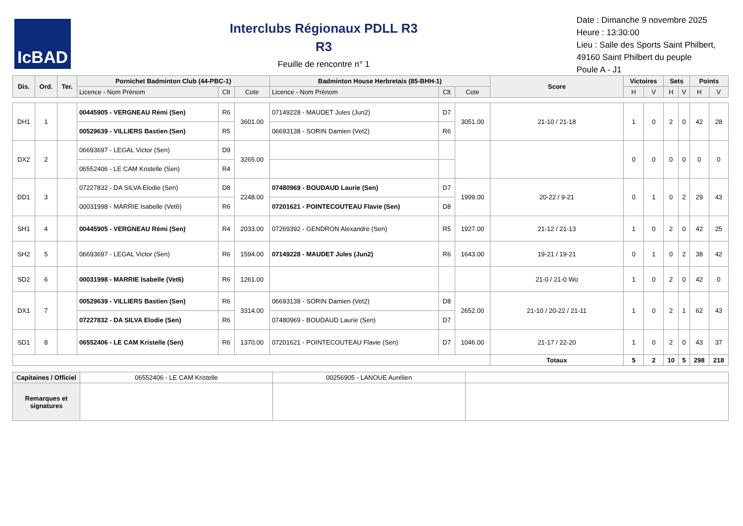IcBAD
Interclubs Régionaux PDLL R3
R3
Feuille de rencontre n° 1
Date : Dimanche 9 novembre 2025
Heure : 13:30:00
Lieu : Salle des Sports Saint Philbert, 49160 Saint Philbert du peuple
Poule A - J1
| Dis. | Ord. | Ter. | Pornichet Badminton Club (44-PBC-1) | | | Badminton House Herbretais (85-BHH-1) | | | Score | Victoires | | Sets | | Points | |
| --- | --- | --- | --- | --- | --- | --- | --- | --- | --- | --- | --- | --- | --- | --- | --- |
| | | | Licence - Nom Prénom | Clt | Cote | Licence - Nom Prénom | Clt | Cote | | H | V | H | V | H | V |
| DH1 | 1 | | 00445905 - VERGNEAU Rémi (Sen) | R6 | 3601.00 | 07149228 - MAUDET Jules (Jun2) | D7 | 3051.00 | 21-10 / 21-18 | 1 | 0 | 2 | 0 | 42 | 28 |
| | | | 00529639 - VILLIERS Bastien (Sen) | R5 | | 06693138 - SORIN Damien (Vet2) | R6 | | | | | | | | |
| DX2 | 2 | | 06693697 - LEGAL Victor (Sen) | D9 | 3265.00 | | | | | 0 | 0 | 0 | 0 | 0 | 0 |
| | | | 06552406 - LE CAM Kristelle (Sen) | R4 | | | | | | | | | | | |
| DD1 | 3 | | 07227832 - DA SILVA Elodie (Sen) | D8 | 2248.00 | 07480969 - BOUDAUD Laurie (Sen) | D7 | 1999.00 | 20-22 / 9-21 | 0 | 1 | 0 | 2 | 29 | 43 |
| | | | 00031998 - MARRIE Isabelle (Vet6) | R6 | | 07201621 - POINTECOUTEAU Flavie (Sen) | D8 | | | | | | | | |
| SH1 | 4 | | 00445905 - VERGNEAU Rémi (Sen) | R4 | 2033.00 | 07269392 - GENDRON Alexandre (Sen) | R5 | 1927.00 | 21-12 / 21-13 | 1 | 0 | 2 | 0 | 42 | 25 |
| SH2 | 5 | | 06693697 - LEGAL Victor (Sen) | R6 | 1594.00 | 07149228 - MAUDET Jules (Jun2) | R6 | 1643.00 | 19-21 / 19-21 | 0 | 1 | 0 | 2 | 38 | 42 |
| SD2 | 6 | | 00031998 - MARRIE Isabelle (Vet6) | R6 | 1261.00 | | | | 21-0 / 21-0 Wo | 1 | 0 | 2 | 0 | 42 | 0 |
| DX1 | 7 | | 00529639 - VILLIERS Bastien (Sen) | R6 | 3314.00 | 06693138 - SORIN Damien (Vet2) | D8 | 2652.00 | 21-10 / 20-22 / 21-11 | 1 | 0 | 2 | 1 | 62 | 43 |
| | | | 07227832 - DA SILVA Elodie (Sen) | R6 | | 07480969 - BOUDAUD Laurie (Sen) | D7 | | | | | | | | |
| SD1 | 8 | | 06552406 - LE CAM Kristelle (Sen) | R6 | 1370.00 | 07201621 - POINTECOUTEAU Flavie (Sen) | D7 | 1046.00 | 21-17 / 22-20 | 1 | 0 | 2 | 0 | 43 | 37 |
| | | | | | | | | | Totaux | 5 | 2 | 10 | 5 | 298 | 218 |
| Capitaines / Officiel | 06552406 - LE CAM Kristelle | 00256905 - LANOUE Aurélien | |
| Remarques et signatures | | | |